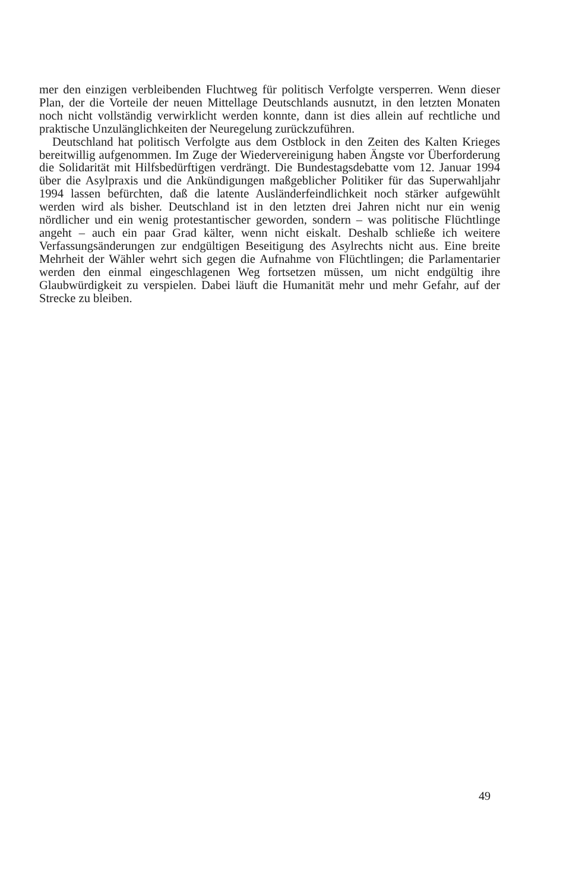mer den einzigen verbleibenden Fluchtweg für politisch Verfolgte versperren. Wenn dieser Plan, der die Vorteile der neuen Mittellage Deutschlands ausnutzt, in den letzten Monaten noch nicht vollständig verwirklicht werden konnte, dann ist dies allein auf rechtliche und praktische Unzulänglichkeiten der Neuregelung zurückzuführen.
Deutschland hat politisch Verfolgte aus dem Ostblock in den Zeiten des Kalten Krieges bereitwillig aufgenommen. Im Zuge der Wiedervereinigung haben Ängste vor Überforderung die Solidarität mit Hilfsbedürftigen verdrängt. Die Bundestagsdebatte vom 12. Januar 1994 über die Asylpraxis und die Ankündigungen maßgeblicher Politiker für das Superwahljahr 1994 lassen befürchten, daß die latente Ausländerfeindlichkeit noch stärker aufgewühlt werden wird als bisher. Deutschland ist in den letzten drei Jahren nicht nur ein wenig nördlicher und ein wenig protestantischer geworden, sondern – was politische Flüchtlinge angeht – auch ein paar Grad kälter, wenn nicht eiskalt. Deshalb schließe ich weitere Verfassungsänderungen zur endgültigen Beseitigung des Asylrechts nicht aus. Eine breite Mehrheit der Wähler wehrt sich gegen die Aufnahme von Flüchtlingen; die Parlamentarier werden den einmal eingeschlagenen Weg fortsetzen müssen, um nicht endgültig ihre Glaubwürdigkeit zu verspielen. Dabei läuft die Humanität mehr und mehr Gefahr, auf der Strecke zu bleiben.
49